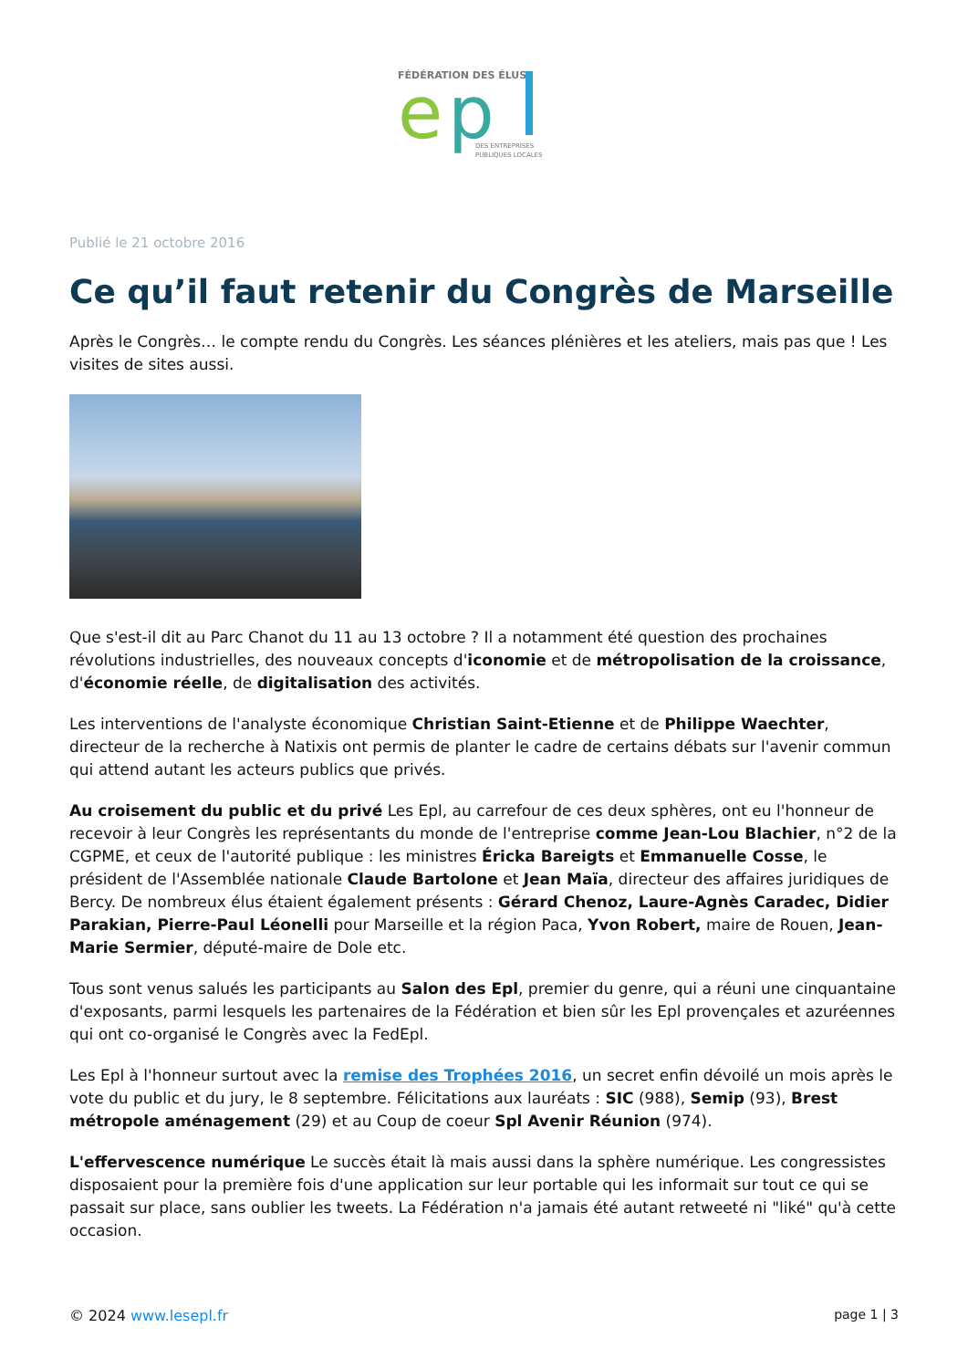FÉDÉRATION DES ÉLUS
e
p
DES ENTREPRISES
PUBLIQUES LOCALES
Publié le 21 octobre 2016
Ce qu’il faut retenir du Congrès de Marseille
Après le Congrès… le compte rendu du Congrès. Les séances plénières et les ateliers, mais pas que ! Les visites de sites aussi.
Que s'est-il dit au Parc Chanot du 11 au 13 octobre ? Il a notamment été question des prochaines révolutions industrielles, des nouveaux concepts d'iconomie et de métropolisation de la croissance, d'économie réelle, de digitalisation des activités.
Les interventions de l'analyste économique Christian Saint-Etienne et de Philippe Waechter, directeur de la recherche à Natixis ont permis de planter le cadre de certains débats sur l'avenir commun qui attend autant les acteurs publics que privés.
Au croisement du public et du privé Les Epl, au carrefour de ces deux sphères, ont eu l'honneur de recevoir à leur Congrès les représentants du monde de l'entreprise comme Jean-Lou Blachier, n°2 de la CGPME, et ceux de l'autorité publique : les ministres Éricka Bareigts et Emmanuelle Cosse, le président de l'Assemblée nationale Claude Bartolone et Jean Maïa, directeur des affaires juridiques de Bercy. De nombreux élus étaient également présents : Gérard Chenoz, Laure-Agnès Caradec, Didier Parakian, Pierre-Paul Léonelli pour Marseille et la région Paca, Yvon Robert, maire de Rouen, Jean-Marie Sermier, député-maire de Dole etc.
Tous sont venus salués les participants au Salon des Epl, premier du genre, qui a réuni une cinquantaine d'exposants, parmi lesquels les partenaires de la Fédération et bien sûr les Epl provençales et azuréennes qui ont co-organisé le Congrès avec la FedEpl.
Les Epl à l'honneur surtout avec la remise des Trophées 2016, un secret enfin dévoilé un mois après le vote du public et du jury, le 8 septembre. Félicitations aux lauréats : SIC (988), Semip (93), Brest métropole aménagement (29) et au Coup de coeur Spl Avenir Réunion (974).
L'effervescence numérique Le succès était là mais aussi dans la sphère numérique. Les congressistes disposaient pour la première fois d'une application sur leur portable qui les informait sur tout ce qui se passait sur place, sans oublier les tweets. La Fédération n'a jamais été autant retweeté ni "liké" qu'à cette occasion.
© 2024 www.lesepl.fr page 1 | 3